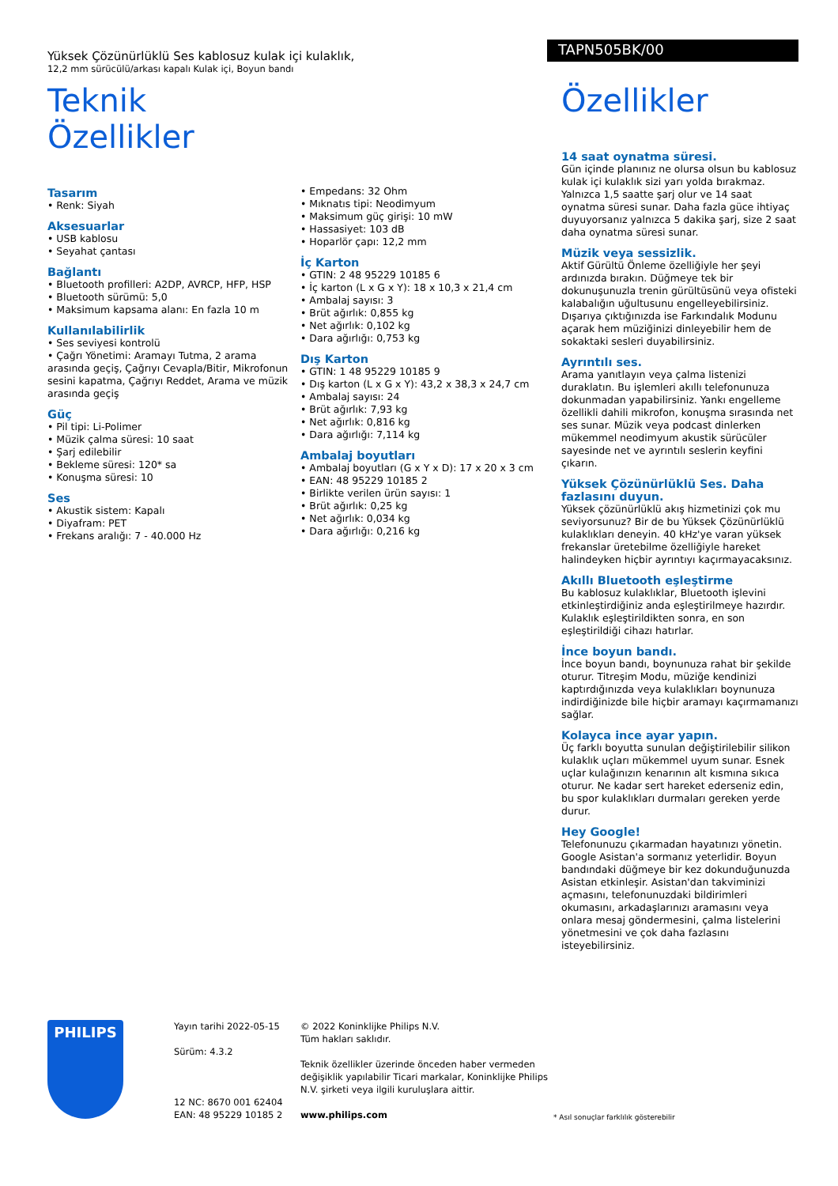Yüksek Çözünürlüklü Ses kablosuz kulak içi kulaklık,
12,2 mm sürücülü/arkası kapalı Kulak içi, Boyun bandı
TAPN505BK/00
Teknik Özellikler
Tasarım
• Renk: Siyah
Aksesuarlar
• USB kablosu
• Seyahat çantası
Bağlantı
• Bluetooth profilleri: A2DP, AVRCP, HFP, HSP
• Bluetooth sürümü: 5,0
• Maksimum kapsama alanı: En fazla 10 m
Kullanılabilirlik
• Ses seviyesi kontrolü
• Çağrı Yönetimi: Aramayı Tutma, 2 arama arasında geçiş, Çağrıyı Cevapla/Bitir, Mikrofonun sesini kapatma, Çağrıyı Reddet, Arama ve müzik arasında geçiş
Güç
• Pil tipi: Li-Polimer
• Müzik çalma süresi: 10 saat
• Şarj edilebilir
• Bekleme süresi: 120* sa
• Konuşma süresi: 10
Ses
• Akustik sistem: Kapalı
• Diyafram: PET
• Frekans aralığı: 7 - 40.000 Hz
• Empedans: 32 Ohm
• Mıknatıs tipi: Neodimyum
• Maksimum güç girişi: 10 mW
• Hassasiyet: 103 dB
• Hoparlör çapı: 12,2 mm
İç Karton
• GTIN: 2 48 95229 10185 6
• İç karton (L x G x Y): 18 x 10,3 x 21,4 cm
• Ambalaj sayısı: 3
• Brüt ağırlık: 0,855 kg
• Net ağırlık: 0,102 kg
• Dara ağırlığı: 0,753 kg
Dış Karton
• GTIN: 1 48 95229 10185 9
• Dış karton (L x G x Y): 43,2 x 38,3 x 24,7 cm
• Ambalaj sayısı: 24
• Brüt ağırlık: 7,93 kg
• Net ağırlık: 0,816 kg
• Dara ağırlığı: 7,114 kg
Ambalaj boyutları
• Ambalaj boyutları (G x Y x D): 17 x 20 x 3 cm
• EAN: 48 95229 10185 2
• Birlikte verilen ürün sayısı: 1
• Brüt ağırlık: 0,25 kg
• Net ağırlık: 0,034 kg
• Dara ağırlığı: 0,216 kg
Özellikler
14 saat oynatma süresi.
Gün içinde planınız ne olursa olsun bu kablosuz kulak içi kulaklık sizi yarı yolda bırakmaz. Yalnızca 1,5 saatte şarj olur ve 14 saat oynatma süresi sunar. Daha fazla güce ihtiyaç duyuyorsanız yalnızca 5 dakika şarj, size 2 saat daha oynatma süresi sunar.
Müzik veya sessizlik.
Aktif Gürültü Önleme özelliğiyle her şeyi ardınızda bırakın. Düğmeye tek bir dokunuşunuzla trenin gürültüsünü veya ofisteki kalabalığın uğultusunu engelleyebilirsiniz. Dışarıya çıktığınızda ise Farkındalık Modunu açarak hem müziğinizi dinleyebilir hem de sokaktaki sesleri duyabilirsiniz.
Ayrıntılı ses.
Arama yanıtlayın veya çalma listenizi duraklatın. Bu işlemleri akıllı telefonunuza dokunmadan yapabilirsiniz. Yankı engelleme özellikli dahili mikrofon, konuşma sırasında net ses sunar. Müzik veya podcast dinlerken mükemmel neodimyum akustik sürücüler sayesinde net ve ayrıntılı seslerin keyfini çıkarın.
Yüksek Çözünürlüklü Ses. Daha fazlasını duyun.
Yüksek çözünürlüklü akış hizmetinizi çok mu seviyorsunuz? Bir de bu Yüksek Çözünürlüklü kulaklıkları deneyin. 40 kHz'ye varan yüksek frekanslar üretebilme özelliğiyle hareket halindeyken hiçbir ayrıntıyı kaçırmayacaksınız.
Akıllı Bluetooth eşleştirme
Bu kablosuz kulaklıklar, Bluetooth işlevini etkinleştirdiğiniz anda eşleştirilmeye hazırdır. Kulaklık eşleştirildikten sonra, en son eşleştirildiği cihazı hatırlar.
İnce boyun bandı.
İnce boyun bandı, boynunuza rahat bir şekilde oturur. Titreşim Modu, müziğe kendinizi kaptırdığınızda veya kulaklıkları boynunuza indirdiğinizde bile hiçbir aramayı kaçırmamanızı sağlar.
Kolayca ince ayar yapın.
Üç farklı boyutta sunulan değiştirilebilir silikon kulaklık uçları mükemmel uyum sunar. Esnek uçlar kulağınızın kenarının alt kısmına sıkıca oturur. Ne kadar sert hareket ederseniz edin, bu spor kulaklıkları durmaları gereken yerde durur.
Hey Google!
Telefonunuzu çıkarmadan hayatınızı yönetin. Google Asistan'a sormanız yeterlidir. Boyun bandındaki düğmeye bir kez dokunduğunuzda Asistan etkinleşir. Asistan'dan takviminizi açmasını, telefonunuzdaki bildirimleri okumasını, arkadaşlarınızı aramasını veya onlara mesaj göndermesini, çalma listelerini yönetmesini ve çok daha fazlasını isteyebilirsiniz.
PHILIPS
Yayın tarihi 2022-05-15
Sürüm: 4.3.2
12 NC: 8670 001 62404
EAN: 48 95229 10185 2
© 2022 Koninklijke Philips N.V.
Tüm hakları saklıdır.
Teknik özellikler üzerinde önceden haber vermeden değişiklik yapılabilir Ticari markalar, Koninklijke Philips N.V. şirketi veya ilgili kuruluşlara aittir.
www.philips.com
* Asıl sonuçlar farklılık gösterebilir